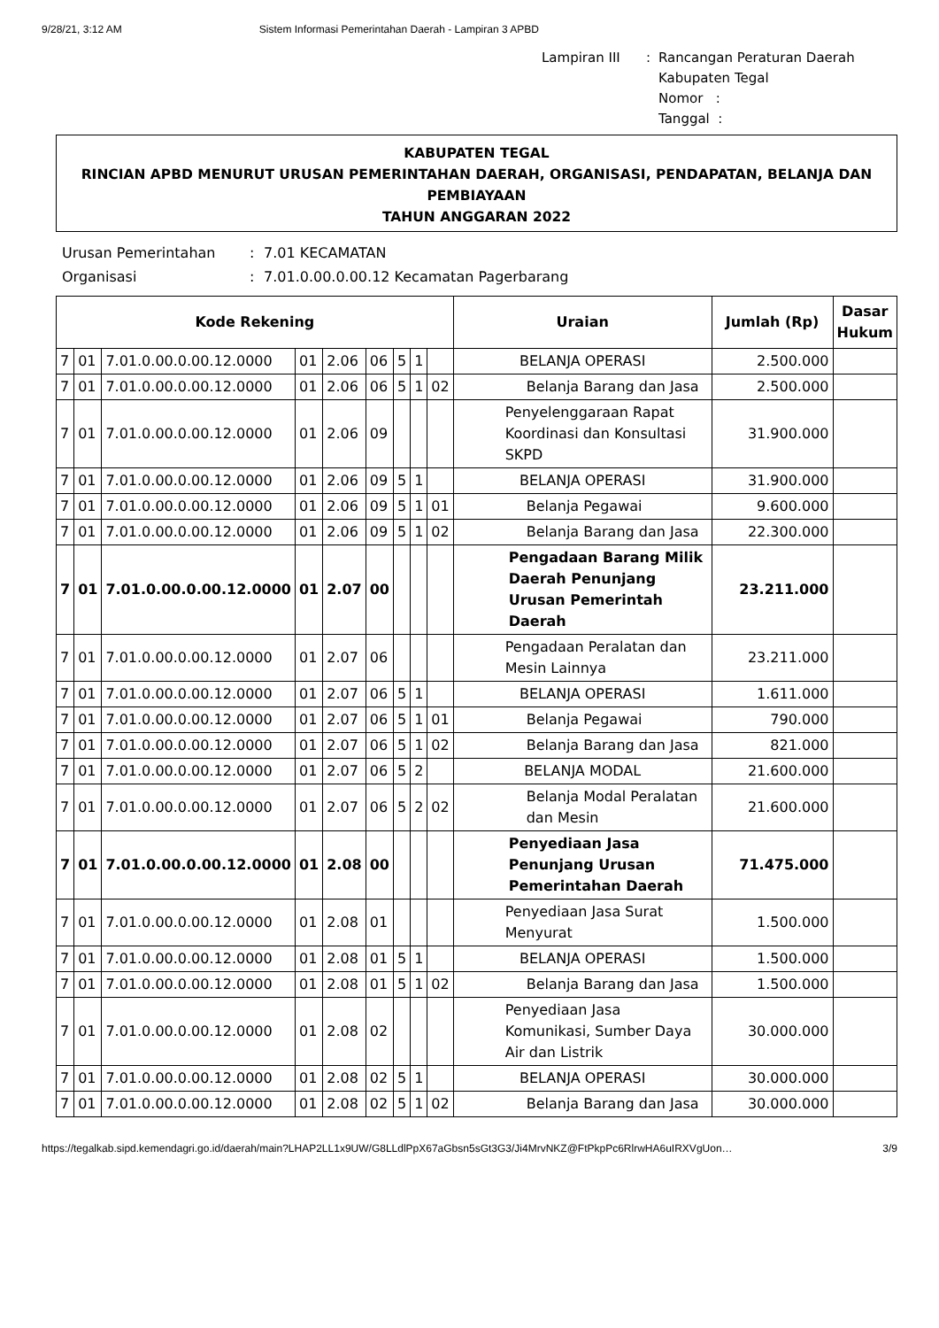9/28/21, 3:12 AM Sistem Informasi Pemerintahan Daerah - Lampiran 3 APBD
Lampiran III: Rancangan Peraturan Daerah
Kabupaten Tegal
Nomor :
Tanggal :
KABUPATEN TEGAL
RINCIAN APBD MENURUT URUSAN PEMERINTAHAN DAERAH, ORGANISASI, PENDAPATAN, BELANJA DAN PEMBIAYAAN
TAHUN ANGGARAN 2022
Urusan Pemerintahan: 7.01 KECAMATAN Organisasi: 7.01.0.00.0.00.12 Kecamatan Pagerbarang
| Kode Rekening | | | | | | | | | Uraian | Jumlah (Rp) | Dasar Hukum |
| --- | --- | --- | --- | --- | --- | --- | --- | --- | --- | --- | --- |
| 7 | 01 | 7.01.0.00.0.00.12.0000 | 01 | 2.06 | 06 | 5 | 1 | | BELANJA OPERASI | 2.500.000 | |
| 7 | 01 | 7.01.0.00.0.00.12.0000 | 01 | 2.06 | 06 | 5 | 1 | 02 | Belanja Barang dan Jasa | 2.500.000 | |
| 7 | 01 | 7.01.0.00.0.00.12.0000 | 01 | 2.06 | 09 | | | | Penyelenggaraan Rapat Koordinasi dan Konsultasi SKPD | 31.900.000 | |
| 7 | 01 | 7.01.0.00.0.00.12.0000 | 01 | 2.06 | 09 | 5 | 1 | | BELANJA OPERASI | 31.900.000 | |
| 7 | 01 | 7.01.0.00.0.00.12.0000 | 01 | 2.06 | 09 | 5 | 1 | 01 | Belanja Pegawai | 9.600.000 | |
| 7 | 01 | 7.01.0.00.0.00.12.0000 | 01 | 2.06 | 09 | 5 | 1 | 02 | Belanja Barang dan Jasa | 22.300.000 | |
| 7 | 01 | 7.01.0.00.0.00.12.0000 | 01 | 2.07 | 00 | | | | Pengadaan Barang Milik Daerah Penunjang Urusan Pemerintah Daerah | 23.211.000 | |
| 7 | 01 | 7.01.0.00.0.00.12.0000 | 01 | 2.07 | 06 | | | | Pengadaan Peralatan dan Mesin Lainnya | 23.211.000 | |
| 7 | 01 | 7.01.0.00.0.00.12.0000 | 01 | 2.07 | 06 | 5 | 1 | | BELANJA OPERASI | 1.611.000 | |
| 7 | 01 | 7.01.0.00.0.00.12.0000 | 01 | 2.07 | 06 | 5 | 1 | 01 | Belanja Pegawai | 790.000 | |
| 7 | 01 | 7.01.0.00.0.00.12.0000 | 01 | 2.07 | 06 | 5 | 1 | 02 | Belanja Barang dan Jasa | 821.000 | |
| 7 | 01 | 7.01.0.00.0.00.12.0000 | 01 | 2.07 | 06 | 5 | 2 | | BELANJA MODAL | 21.600.000 | |
| 7 | 01 | 7.01.0.00.0.00.12.0000 | 01 | 2.07 | 06 | 5 | 2 | 02 | Belanja Modal Peralatan dan Mesin | 21.600.000 | |
| 7 | 01 | 7.01.0.00.0.00.12.0000 | 01 | 2.08 | 00 | | | | Penyediaan Jasa Penunjang Urusan Pemerintahan Daerah | 71.475.000 | |
| 7 | 01 | 7.01.0.00.0.00.12.0000 | 01 | 2.08 | 01 | | | | Penyediaan Jasa Surat Menyurat | 1.500.000 | |
| 7 | 01 | 7.01.0.00.0.00.12.0000 | 01 | 2.08 | 01 | 5 | 1 | | BELANJA OPERASI | 1.500.000 | |
| 7 | 01 | 7.01.0.00.0.00.12.0000 | 01 | 2.08 | 01 | 5 | 1 | 02 | Belanja Barang dan Jasa | 1.500.000 | |
| 7 | 01 | 7.01.0.00.0.00.12.0000 | 01 | 2.08 | 02 | | | | Penyediaan Jasa Komunikasi, Sumber Daya Air dan Listrik | 30.000.000 | |
| 7 | 01 | 7.01.0.00.0.00.12.0000 | 01 | 2.08 | 02 | 5 | 1 | | BELANJA OPERASI | 30.000.000 | |
| 7 | 01 | 7.01.0.00.0.00.12.0000 | 01 | 2.08 | 02 | 5 | 1 | 02 | Belanja Barang dan Jasa | 30.000.000 | |
https://tegalkab.sipd.kemendagri.go.id/daerah/main?LHAP2LL1x9UW/G8LLdlPpX67aGbsn5sGt3G3/Ji4MrvNKZ@FtPkpPc6RlrwHA6uIRXVgUon… 3/9